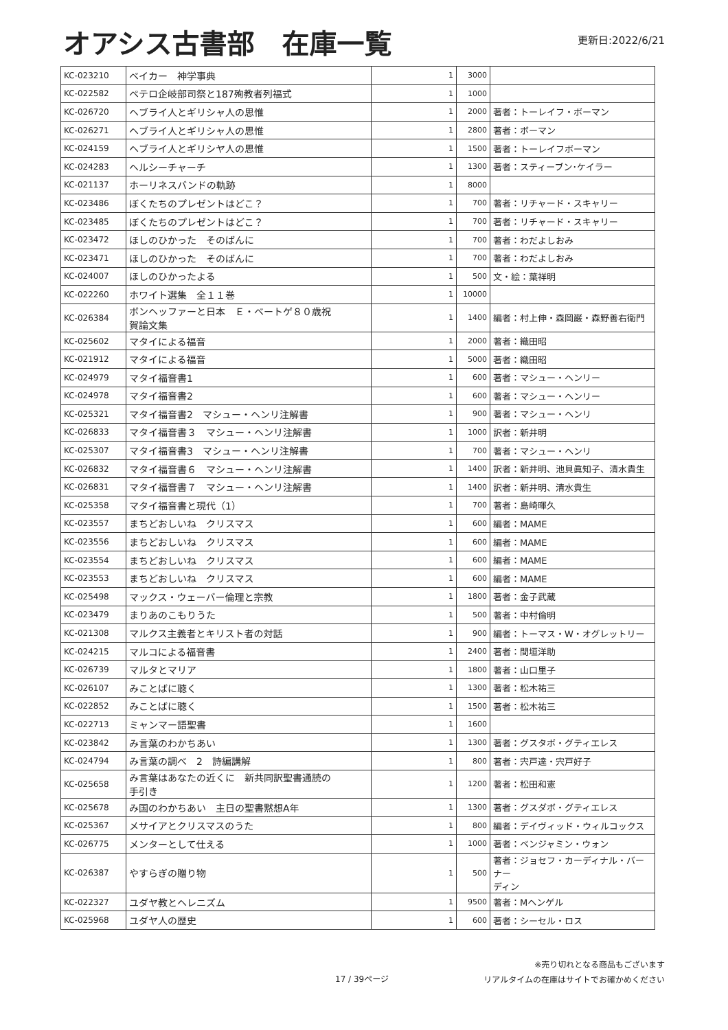オアシス古書部　在庫一覧
更新日:2022/6/21
| KC-023210 | ベイカー 神学事典 | 1 | 3000 | |
| KC-022582 | ペテロ企岐部司祭と187殉教者列福式 | 1 | 1000 | |
| KC-026720 | ヘブライ人とギリシャ人の思惟 | 1 | 2000 | 著者：トーレイフ・ボーマン |
| KC-026271 | ヘブライ人とギリシャ人の思惟 | 1 | 2800 | 著者：ボーマン |
| KC-024159 | ヘブライ人とギリシヤ人の思惟 | 1 | 1500 | 著者：トーレイフボーマン |
| KC-024283 | ヘルシーチャーチ | 1 | 1300 | 著者：スティーブン･ケイラー |
| KC-021137 | ホーリネスバンドの軌跡 | 1 | 8000 | |
| KC-023486 | ぼくたちのプレゼントはどこ？ | 1 | 700 | 著者：リチャード・スキャリー |
| KC-023485 | ぼくたちのプレゼントはどこ？ | 1 | 700 | 著者：リチャード・スキャリー |
| KC-023472 | ほしのひかった そのばんに | 1 | 700 | 著者：わだよしおみ |
| KC-023471 | ほしのひかった そのばんに | 1 | 700 | 著者：わだよしおみ |
| KC-024007 | ほしのひかったよる | 1 | 500 | 文・絵：葉祥明 |
| KC-022260 | ホワイト選集 全１１巻 | 1 | 10000 | |
| KC-026384 | ボンヘッファーと日本 Ｅ・ベートゲ８０歳祝 賀論文集 | 1 | 1400 | 編者：村上伸・森岡巌・森野善右衛門 |
| KC-025602 | マタイによる福音 | 1 | 2000 | 著者：織田昭 |
| KC-021912 | マタイによる福音 | 1 | 5000 | 著者：織田昭 |
| KC-024979 | マタイ福音書1 | 1 | 600 | 著者：マシュー・ヘンリー |
| KC-024978 | マタイ福音書2 | 1 | 600 | 著者：マシュー・ヘンリー |
| KC-025321 | マタイ福音書2 マシュー・ヘンリ注解書 | 1 | 900 | 著者：マシュー・ヘンリ |
| KC-026833 | マタイ福音書３ マシュー・ヘンリ注解書 | 1 | 1000 | 訳者：新井明 |
| KC-025307 | マタイ福音書3 マシュー・ヘンリ注解書 | 1 | 700 | 著者：マシュー・ヘンリ |
| KC-026832 | マタイ福音書６ マシュー・ヘンリ注解書 | 1 | 1400 | 訳者：新井明、池貝眞知子、清水貴生 |
| KC-026831 | マタイ福音書７ マシュー・ヘンリ注解書 | 1 | 1400 | 訳者：新井明、清水貴生 |
| KC-025358 | マタイ福音書と現代（1） | 1 | 700 | 著者：島崎暉久 |
| KC-023557 | まちどおしいね クリスマス | 1 | 600 | 編者：MAME |
| KC-023556 | まちどおしいね クリスマス | 1 | 600 | 編者：MAME |
| KC-023554 | まちどおしいね クリスマス | 1 | 600 | 編者：MAME |
| KC-023553 | まちどおしいね クリスマス | 1 | 600 | 編者：MAME |
| KC-025498 | マックス・ウェーバー倫理と宗教 | 1 | 1800 | 著者：金子武蔵 |
| KC-023479 | まりあのこもりうた | 1 | 500 | 著者：中村倫明 |
| KC-021308 | マルクス主義者とキリスト者の対話 | 1 | 900 | 編者：トーマス・W・オグレットリー |
| KC-024215 | マルコによる福音書 | 1 | 2400 | 著者：間垣洋助 |
| KC-026739 | マルタとマリア | 1 | 1800 | 著者：山口里子 |
| KC-026107 | みことばに聴く | 1 | 1300 | 著者：松木祐三 |
| KC-022852 | みことばに聴く | 1 | 1500 | 著者：松木祐三 |
| KC-022713 | ミャンマー語聖書 | 1 | 1600 | |
| KC-023842 | み言葉のわかちあい | 1 | 1300 | 著者：グスタボ・グティエレス |
| KC-024794 | み言葉の調べ 2 詩編講解 | 1 | 800 | 著者：宍戸達・宍戸好子 |
| KC-025658 | み言葉はあなたの近くに 新共同訳聖書通読の 手引き | 1 | 1200 | 著者：松田和憲 |
| KC-025678 | み国のわかちあい 主日の聖書黙想A年 | 1 | 1300 | 著者：グスダボ・グティエレス |
| KC-025367 | メサイアとクリスマスのうた | 1 | 800 | 編者：デイヴィッド・ウィルコックス |
| KC-026775 | メンターとして仕える | 1 | 1000 | 著者：ベンジャミン・ウォン |
| KC-026387 | やすらぎの贈り物 | 1 | 500 | 著者：ジョセフ・カーディナル・バーナー ディン |
| KC-022327 | ユダヤ教とヘレニズム | 1 | 9500 | 著者：Mヘンゲル |
| KC-025968 | ユダヤ人の歴史 | 1 | 600 | 著者：シーセル・ロス |
17 / 39ページ
※売り切れとなる商品もございます
リアルタイムの在庫はサイトでお確かめください